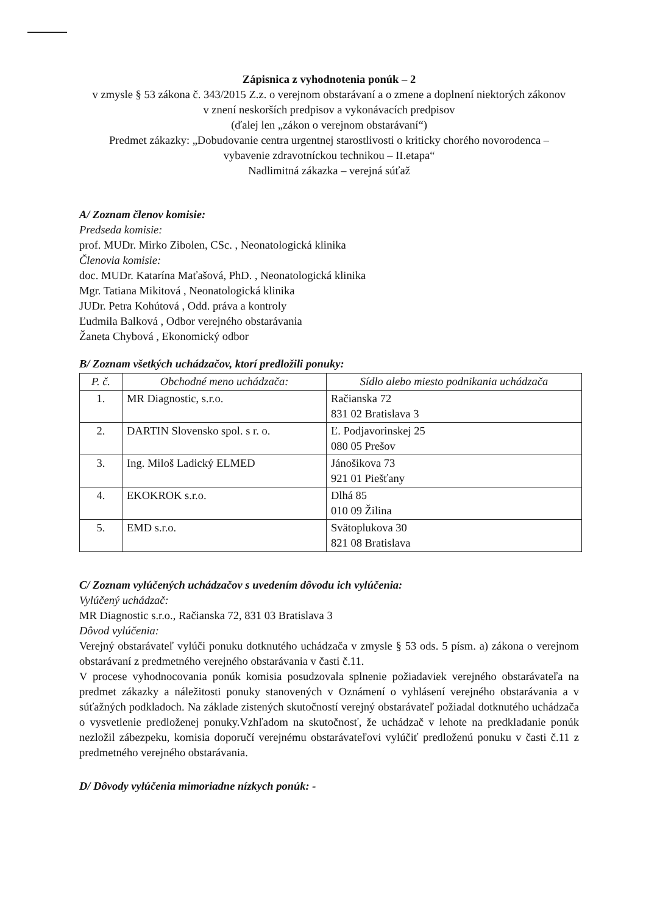Zápisnica z vyhodnotenia ponúk – 2
v zmysle § 53 zákona č. 343/2015 Z.z. o verejnom obstarávaní a o zmene a doplnení niektorých zákonov v znení neskorších predpisov a vykonávacích predpisov
(ďalej len „zákon o verejnom obstarávaní“)
Predmet zákazky: „Dobudovanie centra urgentnej starostlivosti o kriticky chorého novorodenca – vybavenie zdravotníckou technikou – II.etapa“
Nadlimitná zákazka – verejná súťaž
A/ Zoznam členov komisie:
Predseda komisie:
prof. MUDr. Mirko Zibolen, CSc. , Neonatologická klinika
Členovia komisie:
doc. MUDr. Katarína Maťašová, PhD. , Neonatologická klinika
Mgr. Tatiana Mikitová , Neonatologická klinika
JUDr. Petra Kohútová , Odd. práva a kontroly
Ľudmila Balková , Odbor verejného obstarávania
Žaneta Chybová , Ekonomický odbor
B/ Zoznam všetkých uchádzačov, ktorí predložili ponuky:
| P. č. | Obchodné meno uchádzača: | Sídlo alebo miesto podnikania uchádzača |
| --- | --- | --- |
| 1. | MR Diagnostic, s.r.o. | Račianska 72 831 02 Bratislava 3 |
| 2. | DARTIN Slovensko spol. s r. o. | Ľ. Podjavorinskej 25 080 05 Prešov |
| 3. | Ing. Miloš Ladický ELMED | Jánošikova 73 921 01 Piešťany |
| 4. | EKOKROK s.r.o. | Dlhá 85 010 09 Žilina |
| 5. | EMD s.r.o. | Svätoplukova 30 821 08 Bratislava |
C/ Zoznam vylúčených uchádzačov s uvedením dôvodu ich vylúčenia:
Vylúčený uchádzač:
MR Diagnostic s.r.o., Račianska 72, 831 03 Bratislava 3
Dôvod vylúčenia:
Verejný obstarávateľ vylúči ponuku dotknutého uchádzača v zmysle § 53 ods. 5 písm. a) zákona o verejnom obstarávaní z predmetného verejného obstarávania v časti č.11.
V procese vyhodnocovania ponúk komisia posudzovala splnenie požiadaviek verejného obstarávateľa na predmet zákazky a náležitosti ponuky stanovených v Oznámení o vyhlásení verejného obstarávania a v súťažných podkladoch. Na základe zistených skutočností verejný obstarávateľ požiadal dotknutého uchádzača o vysvetlenie predloženej ponuky.Vzhľadom na skutočnosť, že uchádzač v lehote na predkladanie ponúk nezložil zábezpeku, komisia doporučí verejnému obstarávateľovi vylúčiť predloženú ponuku v časti č.11 z predmetného verejného obstarávania.
D/ Dôvody vylúčenia mimoriadne nízkych ponúk: -